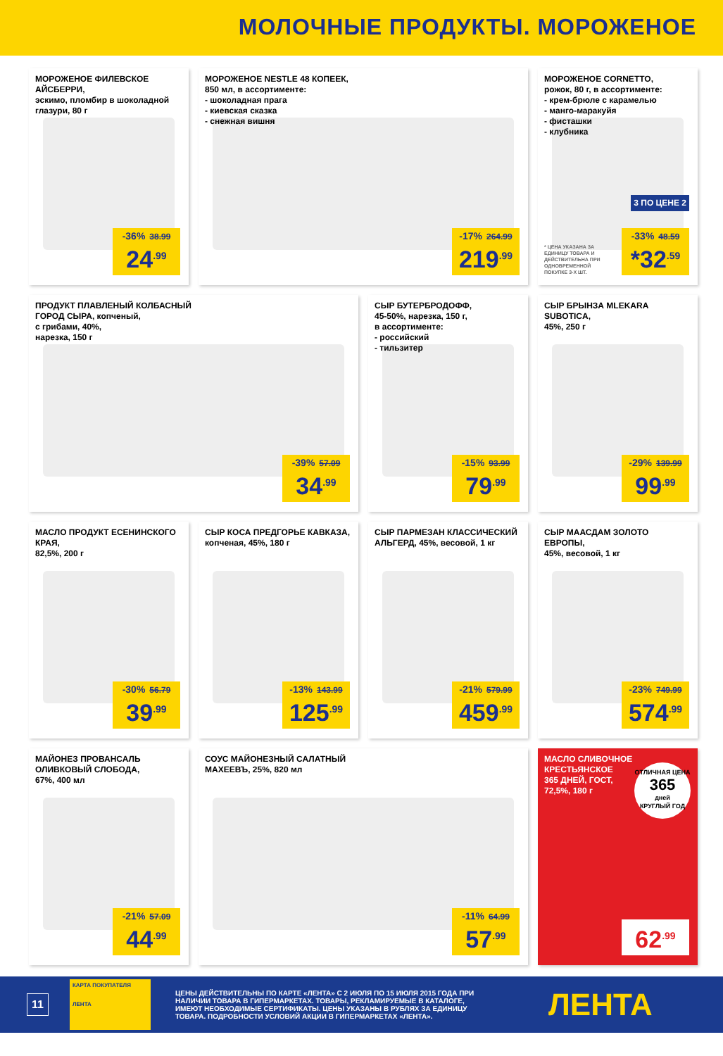МОЛОЧНЫЕ ПРОДУКТЫ. МОРОЖЕНОЕ
МОРОЖЕНОЕ ФИЛЕВСКОЕ АЙСБЕРРИ,
эскимо, пломбир в шоколадной глазури, 80 г
-36% 38.99
24<sup>.99</sup>
МОРОЖЕНОЕ NESTLE 48 КОПЕЕК,
850 мл, в ассортименте:
- шоколадная прага
- киевская сказка
- снежная вишня
-17% 264.99
219<sup>.99</sup>
МОРОЖЕНОЕ CORNETTO,
рожок, 80 г, в ассортименте:
- крем-брюле с карамелью
- манго-маракуйя
- фисташки
- клубника
3 ПО ЦЕНЕ 2
* ЦЕНА УКАЗАНА ЗА ЕДИНИЦУ ТОВАРА И ДЕЙСТВИТЕЛЬНА ПРИ ОДНОВРЕМЕННОЙ ПОКУПКЕ 3-Х ШТ.
-33% 48.59
*32<sup>.59</sup>
ПРОДУКТ ПЛАВЛЕНЫЙ КОЛБАСНЫЙ
ГОРОД СЫРА, копченый,
с грибами, 40%,
нарезка, 150 г
-39% 57.09
34<sup>.99</sup>
СЫР БУТЕРБРОДОФФ,
45-50%, нарезка, 150 г,
в ассортименте:
- российский
- тильзитер
-15% 93.99
79<sup>.99</sup>
СЫР БРЫНЗА MLEKARA SUBOTICA,
45%, 250 г
-29% 139.99
99<sup>.99</sup>
МАСЛО ПРОДУКТ ЕСЕНИНСКОГО КРАЯ,
82,5%, 200 г
-30% 56.79
39<sup>.99</sup>
СЫР КОСА ПРЕДГОРЬЕ КАВКАЗА,
копченая, 45%, 180 г
-13% 143.99
125<sup>.99</sup>
СЫР ПАРМЕЗАН КЛАССИЧЕСКИЙ
АЛЬГЕРД, 45%, весовой, 1 кг
-21% 579.99
459<sup>.99</sup>
СЫР МААСДАМ ЗОЛОТО ЕВРОПЫ,
45%, весовой, 1 кг
-23% 749.99
574<sup>.99</sup>
МАЙОНЕЗ ПРОВАНСАЛЬ
ОЛИВКОВЫЙ СЛОБОДА,
67%, 400 мл
-21% 57.09
44<sup>.99</sup>
СОУС МАЙОНЕЗНЫЙ САЛАТНЫЙ
МАХЕЕВЪ, 25%, 820 мл
-11% 64.99
57<sup>.99</sup>
МАСЛО СЛИВОЧНОЕ
КРЕСТЬЯНСКОЕ
365 ДНЕЙ, ГОСТ,
72,5%, 180 г
ОТЛИЧНАЯ ЦЕНА
365
дней
КРУГЛЫЙ ГОД
62<sup>.99</sup>
11
КАРТА ПОКУПАТЕЛЯ
ЛЕНТА
ЦЕНЫ ДЕЙСТВИТЕЛЬНЫ ПО КАРТЕ «ЛЕНТА» С 2 ИЮЛЯ ПО 15 ИЮЛЯ 2015 ГОДА ПРИ НАЛИЧИИ ТОВАРА В ГИПЕРМАРКЕТАХ. ТОВАРЫ, РЕКЛАМИРУЕМЫЕ В КАТАЛОГЕ, ИМЕЮТ НЕОБХОДИМЫЕ СЕРТИФИКАТЫ. ЦЕНЫ УКАЗАНЫ В РУБЛЯХ ЗА ЕДИНИЦУ ТОВАРА. ПОДРОБНОСТИ УСЛОВИЙ АКЦИИ В ГИПЕРМАРКЕТАХ «ЛЕНТА».
ЛЕНТА